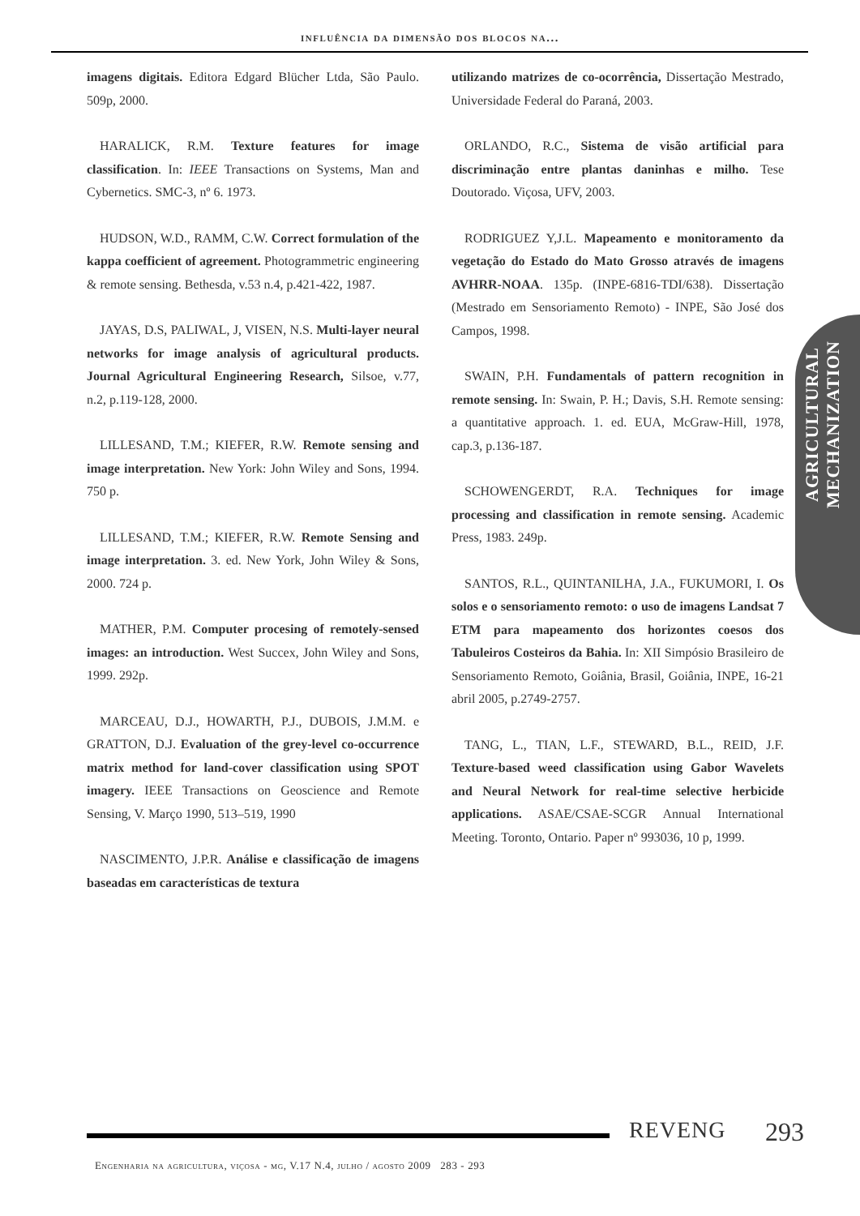influência da dimensão dos blocos na...
imagens digitais. Editora Edgard Blücher Ltda, São Paulo. 509p, 2000.
HARALICK, R.M. Texture features for image classification. In: IEEE Transactions on Systems, Man and Cybernetics. SMC-3, nº 6. 1973.
HUDSON, W.D., RAMM, C.W. Correct formulation of the kappa coefficient of agreement. Photogrammetric engineering & remote sensing. Bethesda, v.53 n.4, p.421-422, 1987.
JAYAS, D.S, PALIWAL, J, VISEN, N.S. Multi-layer neural networks for image analysis of agricultural products. Journal Agricultural Engineering Research, Silsoe, v.77, n.2, p.119-128, 2000.
LILLESAND, T.M.; KIEFER, R.W. Remote sensing and image interpretation. New York: John Wiley and Sons, 1994. 750 p.
LILLESAND, T.M.; KIEFER, R.W. Remote Sensing and image interpretation. 3. ed. New York, John Wiley & Sons, 2000. 724 p.
MATHER, P.M. Computer procesing of remotely-sensed images: an introduction. West Succex, John Wiley and Sons, 1999. 292p.
MARCEAU, D.J., HOWARTH, P.J., DUBOIS, J.M.M. e GRATTON, D.J. Evaluation of the grey-level co-occurrence matrix method for land-cover classification using SPOT imagery. IEEE Transactions on Geoscience and Remote Sensing, V. Março 1990, 513–519, 1990
NASCIMENTO, J.P.R. Análise e classificação de imagens baseadas em características de textura
utilizando matrizes de co-ocorrência, Dissertação Mestrado, Universidade Federal do Paraná, 2003.
ORLANDO, R.C., Sistema de visão artificial para discriminação entre plantas daninhas e milho. Tese Doutorado. Viçosa, UFV, 2003.
RODRIGUEZ Y,J.L. Mapeamento e monitoramento da vegetação do Estado do Mato Grosso através de imagens AVHRR-NOAA. 135p. (INPE-6816-TDI/638). Dissertação (Mestrado em Sensoriamento Remoto) - INPE, São José dos Campos, 1998.
SWAIN, P.H. Fundamentals of pattern recognition in remote sensing. In: Swain, P. H.; Davis, S.H. Remote sensing: a quantitative approach. 1. ed. EUA, McGraw-Hill, 1978, cap.3, p.136-187.
SCHOWENGERDT, R.A. Techniques for image processing and classification in remote sensing. Academic Press, 1983. 249p.
SANTOS, R.L., QUINTANILHA, J.A., FUKUMORI, I. Os solos e o sensoriamento remoto: o uso de imagens Landsat 7 ETM para mapeamento dos horizontes coesos dos Tabuleiros Costeiros da Bahia. In: XII Simpósio Brasileiro de Sensoriamento Remoto, Goiânia, Brasil, Goiânia, INPE, 16-21 abril 2005, p.2749-2757.
TANG, L., TIAN, L.F., STEWARD, B.L., REID, J.F. Texture-based weed classification using Gabor Wavelets and Neural Network for real-time selective herbicide applications. ASAE/CSAE-SCGR Annual International Meeting. Toronto, Ontario. Paper nº 993036, 10 p, 1999.
AGRICULTURAL
MECHANIZATION
REVENG 293
Engenharia na agricultura, viçosa - mg, V.17 N.4, julho / agosto 2009 283 - 293